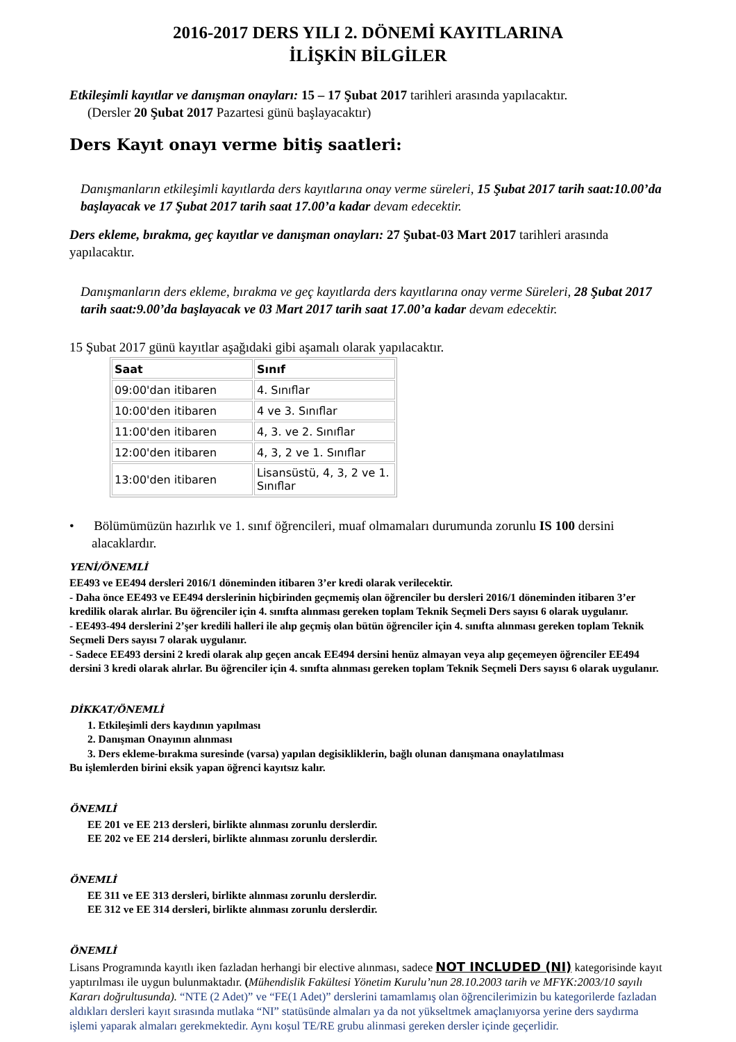2016-2017 DERS YILI 2. DÖNEMİ KAYITLARINA
İLİŞKİN BİLGİLER
Etkileşimli kayıtlar ve danışman onayları: 15 – 17 Şubat 2017 tarihleri arasında yapılacaktır.
(Dersler 20 Şubat 2017 Pazartesi günü başlayacaktır)
Ders Kayıt onayı verme bitiş saatleri:
Danışmanların etkileşimli kayıtlarda ders kayıtlarına onay verme süreleri, 15 Şubat 2017 tarih saat:10.00’da başlayacak ve 17 Şubat 2017 tarih saat 17.00’a kadar devam edecektir.
Ders ekleme, bırakma, geç kayıtlar ve danışman onayları: 27 Şubat-03 Mart 2017 tarihleri arasında yapılacaktır.
Danışmanların ders ekleme, bırakma ve geç kayıtlarda ders kayıtlarına onay verme Süreleri, 28 Şubat 2017 tarih saat:9.00’da başlayacak ve 03 Mart 2017 tarih saat 17.00’a kadar devam edecektir.
15 Şubat 2017 günü kayıtlar aşağıdaki gibi aşamalı olarak yapılacaktır.
| Saat | Sınıf |
| --- | --- |
| 09:00'dan itibaren | 4. Sınıflar |
| 10:00'den itibaren | 4 ve 3. Sınıflar |
| 11:00'den itibaren | 4, 3. ve 2. Sınıflar |
| 12:00'den itibaren | 4, 3, 2 ve 1. Sınıflar |
| 13:00'den itibaren | Lisansüstü, 4, 3, 2 ve 1. Sınıflar |
• Bölümümüzün hazırlık ve 1. sınıf öğrencileri, muaf olmamaları durumunda zorunlu IS 100 dersini alacaklardır.
YENİ/ÖNEMLİ
EE493 ve EE494 dersleri 2016/1 döneminden itibaren 3’er kredi olarak verilecektir.
- Daha önce EE493 ve EE494 derslerinin hiçbirinden geçmemiş olan öğrenciler bu dersleri 2016/1 döneminden itibaren 3’er kredilik olarak alırlar. Bu öğrenciler için 4. sınıfta alınması gereken toplam Teknik Seçmeli Ders sayısı 6 olarak uygulanır.
- EE493-494 derslerini 2’şer kredili halleri ile alıp geçmiş olan bütün öğrenciler için 4. sınıfta alınması gereken toplam Teknik Seçmeli Ders sayısı 7 olarak uygulanır.
- Sadece EE493 dersini 2 kredi olarak alıp geçen ancak EE494 dersini henüz almayan veya alıp geçemeyen öğrenciler EE494 dersini 3 kredi olarak alırlar. Bu öğrenciler için 4. sınıfta alınması gereken toplam Teknik Seçmeli Ders sayısı 6 olarak uygulanır.
DİKKAT/ÖNEMLİ
1. Etkileşimli ders kaydının yapılması
2. Danışman Onayının alınması
3. Ders ekleme-bırakma suresinde (varsa) yapılan degisikliklerin, bağlı olunan danışmana onaylatılması
Bu işlemlerden birini eksik yapan öğrenci kayıtsız kalır.
ÖNEMLİ
EE 201 ve EE 213 dersleri, birlikte alınması zorunlu derslerdir.
EE 202 ve EE 214 dersleri, birlikte alınması zorunlu derslerdir.
ÖNEMLİ
EE 311 ve EE 313 dersleri, birlikte alınması zorunlu derslerdir.
EE 312 ve EE 314 dersleri, birlikte alınması zorunlu derslerdir.
ÖNEMLİ
Lisans Programında kayıtlı iken fazladan herhangi bir elective alınması, sadece NOT INCLUDED (NI) kategorisinde kayıt yaptırılması ile uygun bulunmaktadır. (Mühendislik Fakültesi Yönetim Kurulu’nun 28.10.2003 tarih ve MFYK:2003/10 sayılı Kararı doğrultusunda). “NTE (2 Adet)” ve “FE(1 Adet)” derslerini tamamlamış olan öğrencilerimizin bu kategorilerde fazladan aldıkları dersleri kayıt sırasında mutlaka “NI” statüsünde almaları ya da not yükseltmek amaçlanıyorsa yerine ders saydırma işlemi yaparak almaları gerekmektedir. Aynı koşul TE/RE grubu alinmasi gereken dersler içinde geçerlidir.